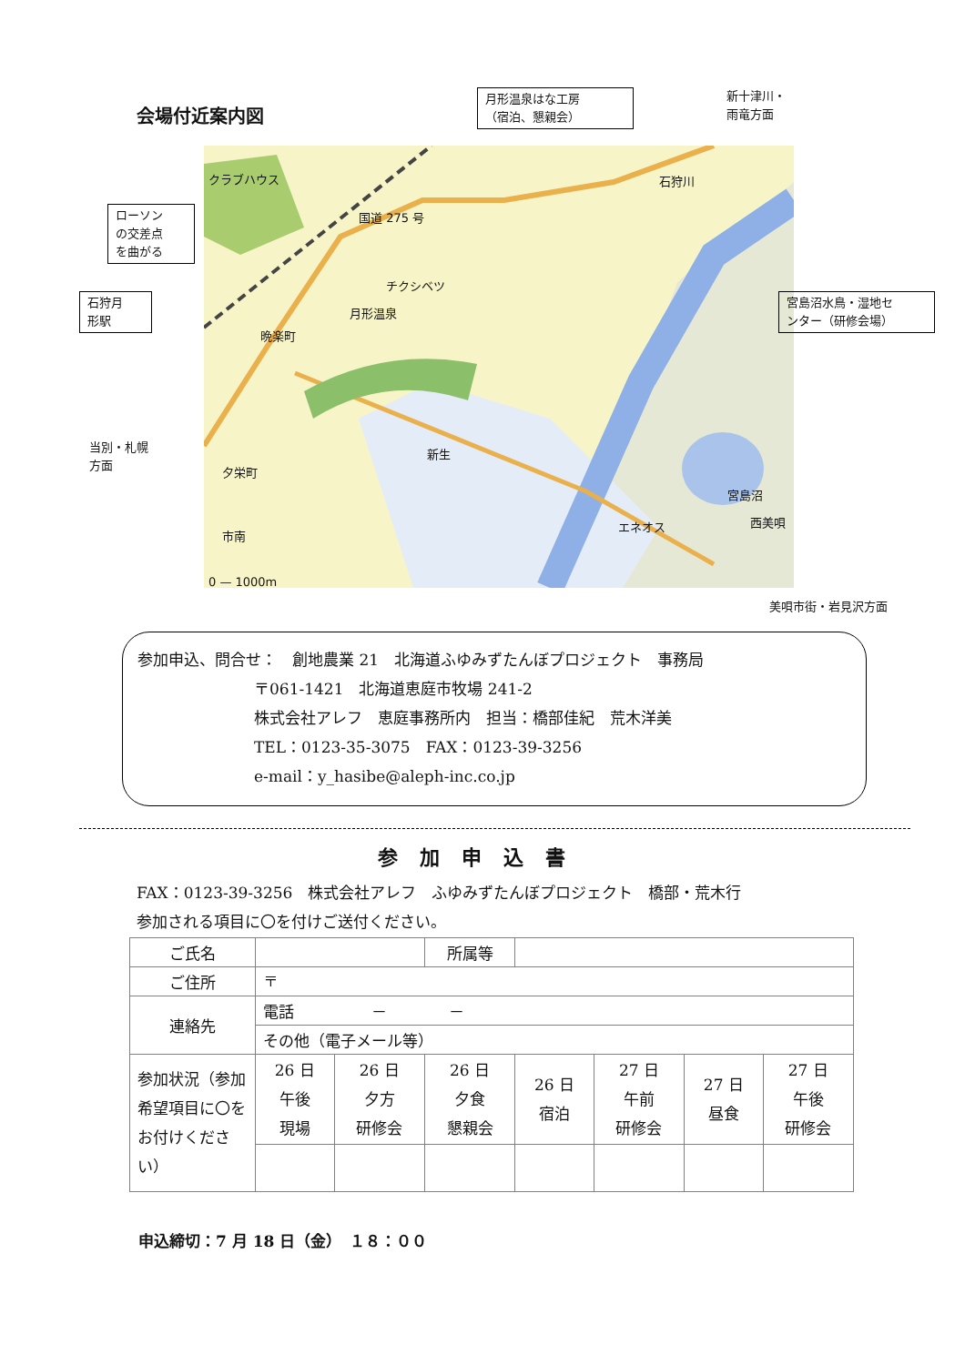会場付近案内図
国道 275 号
チクシベツ
月形温泉
晩楽町
新生
市南
夕栄町
宮島沼
エネオス 西美唄
石狩川
クラブハウス
0 — 1000m
月形温泉はな工房
（宿泊、懇親会）
新十津川・
雨竜方面
ローソン
の交差点
を曲がる
石狩月
形駅
宮島沼水鳥・湿地セ
ンター（研修会場）
当別・札幌
方面
美唄市街・岩見沢方面
参加申込、問合せ：　創地農業 21　北海道ふゆみずたんぼプロジェクト　事務局
〒061-1421　北海道恵庭市牧場 241-2
株式会社アレフ　恵庭事務所内　担当：橋部佳紀　荒木洋美
TEL：0123-35-3075　FAX：0123-39-3256
e-mail：y_hasibe@aleph-inc.co.jp
参加申込書
FAX：0123-39-3256　株式会社アレフ　ふゆみずたんぼプロジェクト　橋部・荒木行
参加される項目に〇を付けご送付ください。
| ご氏名 | | | 所属等 | | | | |
| ご住所 | 〒 | | | | | | |
| 連絡先 | 電話 － － | | | | | | |
| | その他（電子メール等） | | | | | | |
| 参加状況（参加希望項目に〇をお付けください） | 26 日 午後 現場 | 26 日 夕方 研修会 | 26 日 夕食 懇親会 | 26 日 宿泊 | 27 日 午前 研修会 | 27 日 昼食 | 27 日 午後 研修会 |
申込締切：7 月 18 日（金）　１８：００